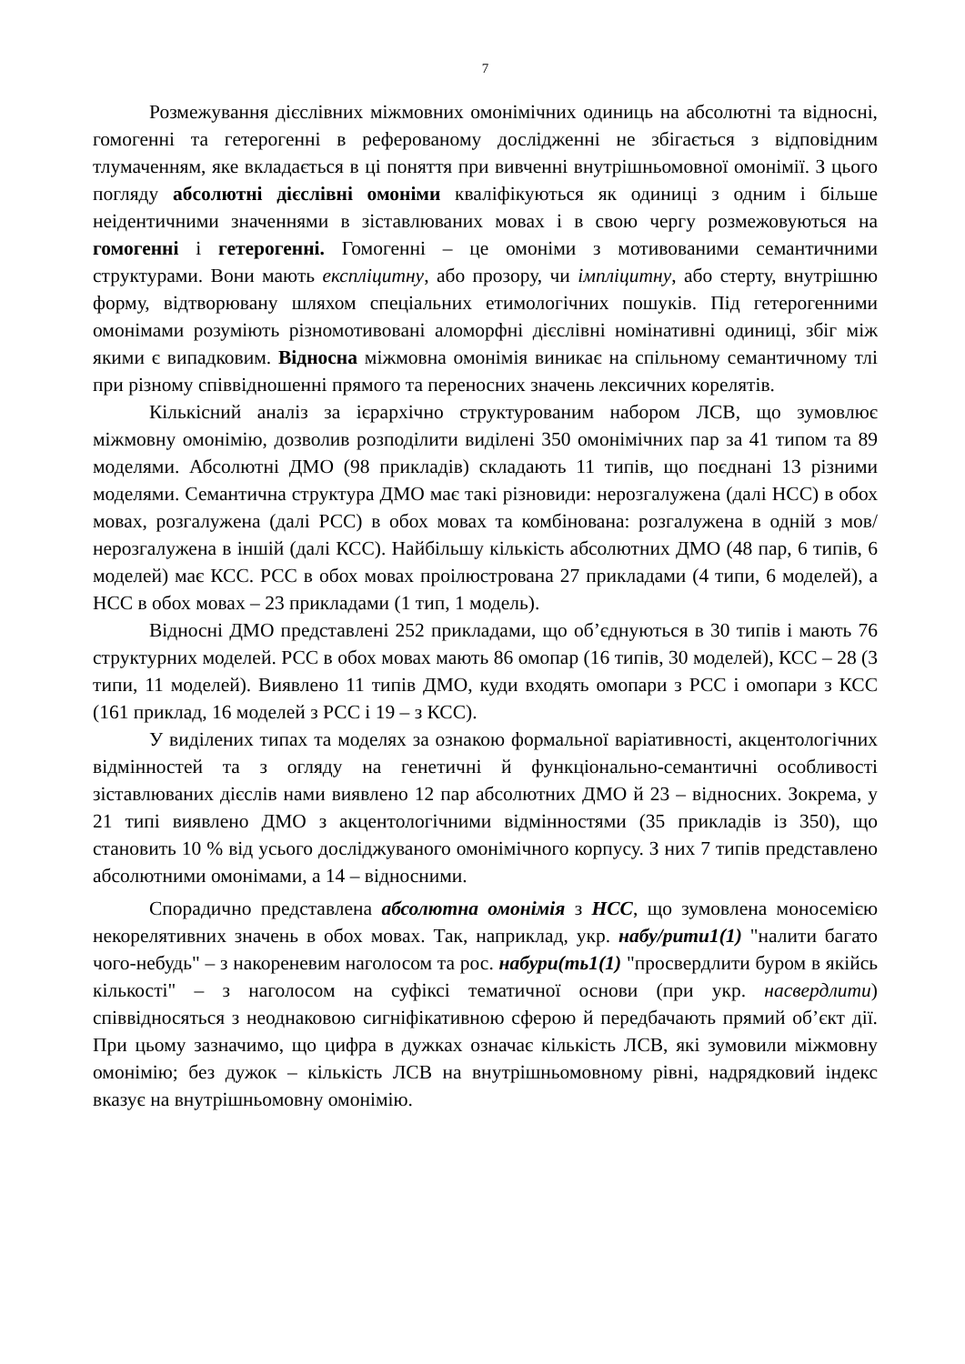7
Розмежування дієслівних міжмовних омонімічних одиниць на абсолютні та відносні, гомогенні та гетерогенні в реферованому дослідженні не збігається з відповідним тлумаченням, яке вкладається в ці поняття при вивченні внутрішньомовної омонімії. З цього погляду абсолютні дієслівні омоніми кваліфікуються як одиниці з одним і більше неідентичними значеннями в зіставлюваних мовах і в свою чергу розмежовуються на гомогенні і гетерогенні. Гомогенні – це омоніми з мотивованими семантичними структурами. Вони мають експліцитну, або прозору, чи імпліцитну, або стерту, внутрішню форму, відтворювану шляхом спеціальних етимологічних пошуків. Під гетерогенними омонімами розуміють різномотивовані аломорфні дієслівні номінативні одиниці, збіг між якими є випадковим. Відносна міжмовна омонімія виникає на спільному семантичному тлі при різному співвідношенні прямого та переносних значень лексичних корелятів.
Кількісний аналіз за ієрархічно структурованим набором ЛСВ, що зумовлює міжмовну омонімію, дозволив розподілити виділені 350 омонімічних пар за 41 типом та 89 моделями. Абсолютні ДМО (98 прикладів) складають 11 типів, що поєднані 13 різними моделями. Семантична структура ДМО має такі різновиди: нерозгалужена (далі НСС) в обох мовах, розгалужена (далі РСС) в обох мовах та комбінована: розгалужена в одній з мов/нерозгалужена в іншій (далі КСС). Найбільшу кількість абсолютних ДМО (48 пар, 6 типів, 6 моделей) має КСС. РСС в обох мовах проілюстрована 27 прикладами (4 типи, 6 моделей), а НСС в обох мовах – 23 прикладами (1 тип, 1 модель).
Відносні ДМО представлені 252 прикладами, що об’єднуються в 30 типів і мають 76 структурних моделей. РСС в обох мовах мають 86 омопар (16 типів, 30 моделей), КСС – 28 (3 типи, 11 моделей). Виявлено 11 типів ДМО, куди входять омопари з РСС і омопари з КСС (161 приклад, 16 моделей з РСС і 19 – з КСС).
У виділених типах та моделях за ознакою формальної варіативності, акцентологічних відмінностей та з огляду на генетичні й функціонально-семантичні особливості зіставлюваних дієслів нами виявлено 12 пар абсолютних ДМО й 23 – відносних. Зокрема, у 21 типі виявлено ДМО з акцентологічними відмінностями (35 прикладів із 350), що становить 10 % від усього досліджуваного омонімічного корпусу. З них 7 типів представлено абсолютними омонімами, а 14 – відносними.
Спорадично представлена абсолютна омонімія з НСС, що зумовлена моносемією некорелятивних значень в обох мовах. Так, наприклад, укр. набу/рити1(1) "налити багато чого-небудь" – з накореневим наголосом та рос. набури(ть1(1) "просвердлити буром в якійсь кількості" – з наголосом на суфіксі тематичної основи (при укр. насвердлити) співвідносяться з неоднаковою сигніфікативною сферою й передбачають прямий об’єкт дії. При цьому зазначимо, що цифра в дужках означає кількість ЛСВ, які зумовили міжмовну омонімію; без дужок – кількість ЛСВ на внутрішньомовному рівні, надрядковий індекс вказує на внутрішньомовну омонімію.